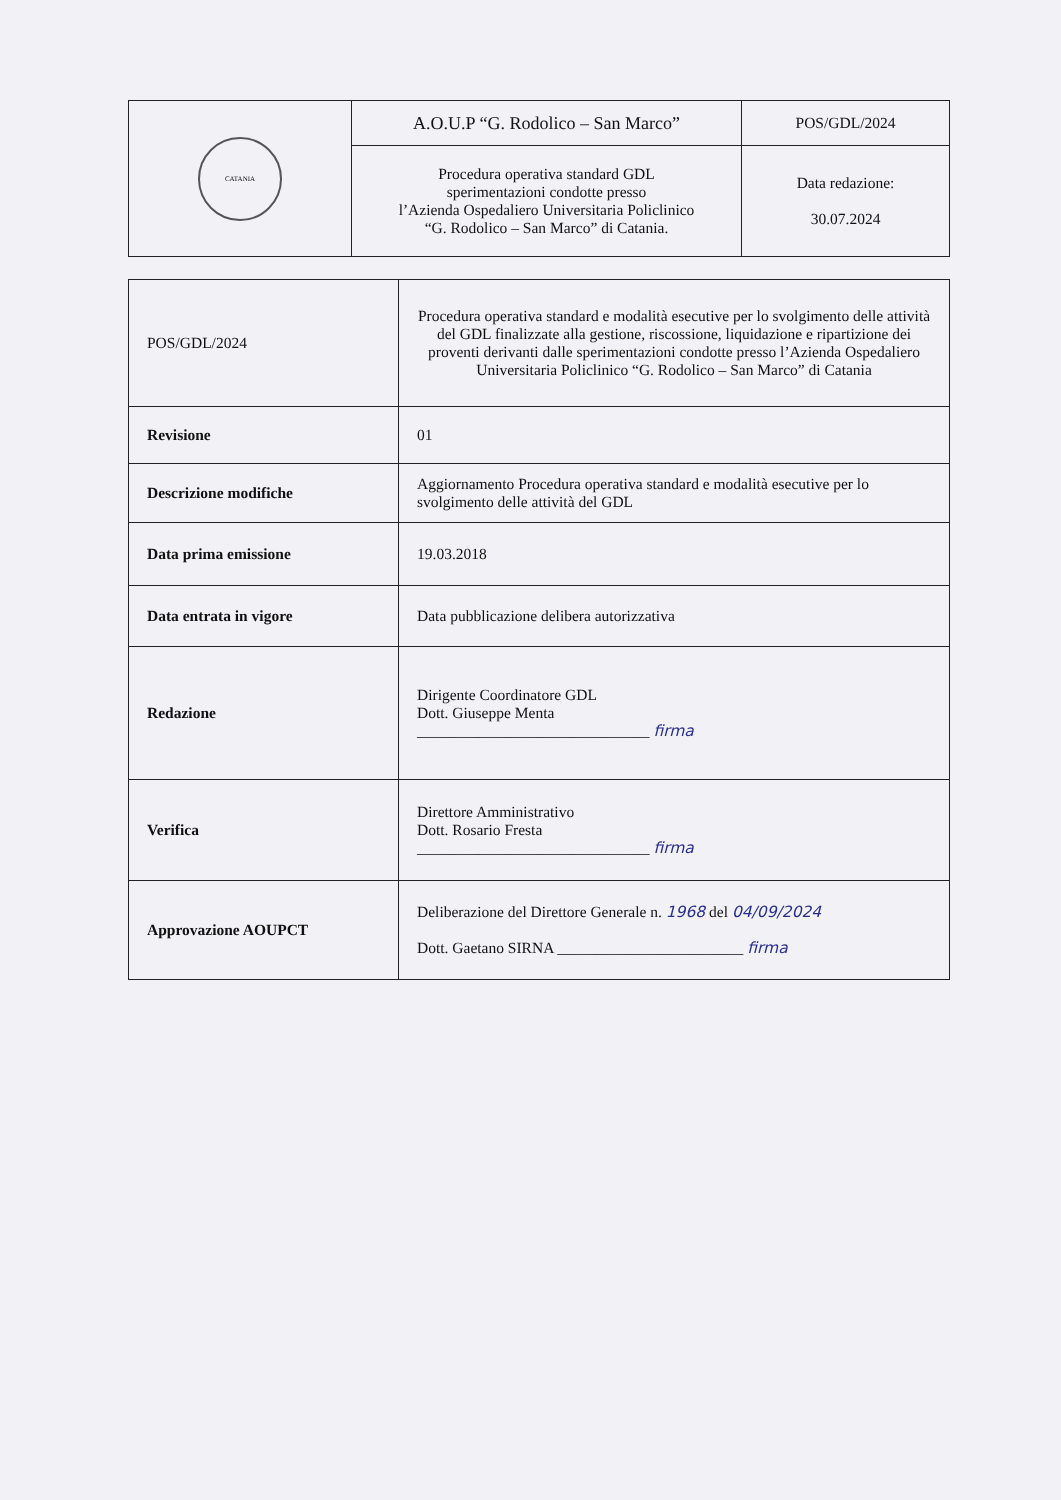| CATANIA | A.O.U.P “G. Rodolico – San Marco” | POS/GDL/2024 |
| | Procedura operativa standard GDL sperimentazioni condotte presso l’Azienda Ospedaliero Universitaria Policlinico “G. Rodolico – San Marco” di Catania. | Data redazione: 30.07.2024 |
| POS/GDL/2024 | Procedura operativa standard e modalità esecutive per lo svolgimento delle attività del GDL finalizzate alla gestione, riscossione, liquidazione e ripartizione dei proventi derivanti dalle sperimentazioni condotte presso l’Azienda Ospedaliero Universitaria Policlinico “G. Rodolico – San Marco” di Catania |
| Revisione | 01 |
| Descrizione modifiche | Aggiornamento Procedura operativa standard e modalità esecutive per lo svolgimento delle attività del GDL |
| Data prima emissione | 19.03.2018 |
| Data entrata in vigore | Data pubblicazione delibera autorizzativa |
| Redazione | Dirigente Coordinatore GDL Dott. Giuseppe Menta ______________________________ firma |
| Verifica | Direttore Amministrativo Dott. Rosario Fresta ______________________________ firma |
| Approvazione AOUPCT | Deliberazione del Direttore Generale n. 1968 del 04/09/2024 Dott. Gaetano SIRNA ________________________ firma |